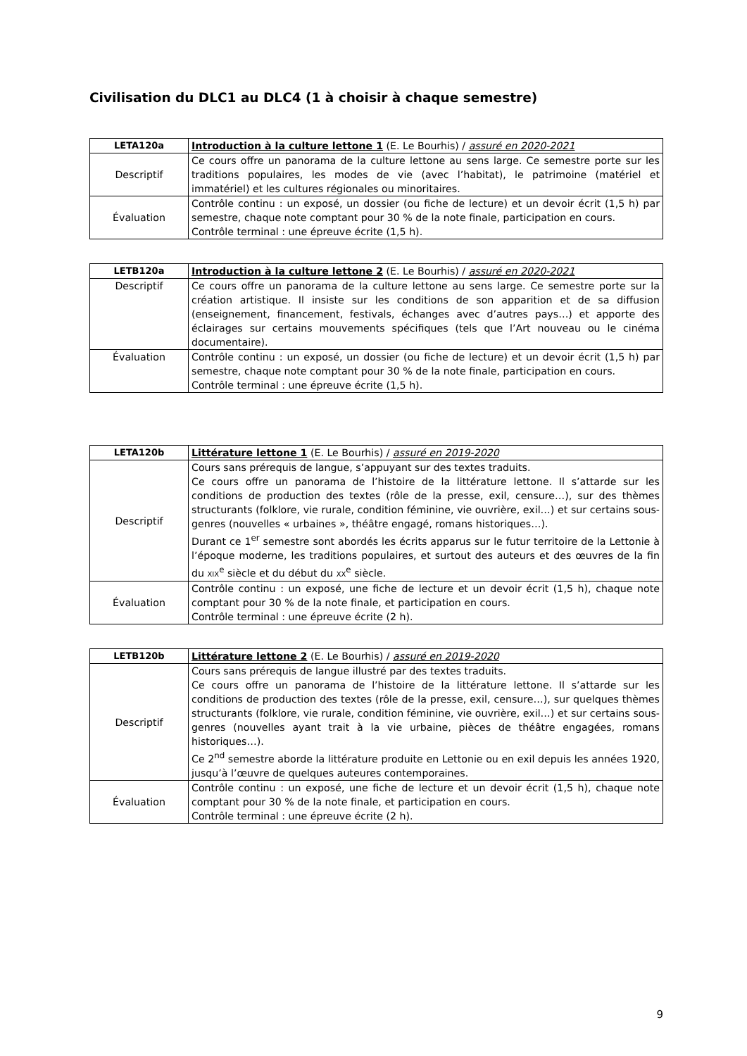Civilisation du DLC1 au DLC4 (1 à choisir à chaque semestre)
| LETA120a | Introduction à la culture lettone 1 (E. Le Bourhis) / assuré en 2020-2021 |
| Descriptif | Ce cours offre un panorama de la culture lettone au sens large. Ce semestre porte sur les traditions populaires, les modes de vie (avec l’habitat), le patrimoine (matériel et immatériel) et les cultures régionales ou minoritaires. |
| Évaluation | Contrôle continu : un exposé, un dossier (ou fiche de lecture) et un devoir écrit (1,5 h) par semestre, chaque note comptant pour 30 % de la note finale, participation en cours. Contrôle terminal : une épreuve écrite (1,5 h). |
| LETB120a | Introduction à la culture lettone 2 (E. Le Bourhis) / assuré en 2020-2021 |
| Descriptif | Ce cours offre un panorama de la culture lettone au sens large. Ce semestre porte sur la création artistique. Il insiste sur les conditions de son apparition et de sa diffusion (enseignement, financement, festivals, échanges avec d’autres pays…) et apporte des éclairages sur certains mouvements spécifiques (tels que l’Art nouveau ou le cinéma documentaire). |
| Évaluation | Contrôle continu : un exposé, un dossier (ou fiche de lecture) et un devoir écrit (1,5 h) par semestre, chaque note comptant pour 30 % de la note finale, participation en cours. Contrôle terminal : une épreuve écrite (1,5 h). |
| LETA120b | Littérature lettone 1 (E. Le Bourhis) / assuré en 2019-2020 |
| Descriptif | Cours sans prérequis de langue, s’appuyant sur des textes traduits. Ce cours offre un panorama de l’histoire de la littérature lettone. Il s’attarde sur les conditions de production des textes (rôle de la presse, exil, censure…), sur des thèmes structurants (folklore, vie rurale, condition féminine, vie ouvrière, exil…) et sur certains sous-genres (nouvelles « urbaines », théâtre engagé, romans historiques…). Durant ce 1<sup>er</sup> semestre sont abordés les écrits apparus sur le futur territoire de la Lettonie à l’époque moderne, les traditions populaires, et surtout des auteurs et des œuvres de la fin du XIX<sup>e</sup> siècle et du début du XX<sup>e</sup> siècle. |
| Évaluation | Contrôle continu : un exposé, une fiche de lecture et un devoir écrit (1,5 h), chaque note comptant pour 30 % de la note finale, et participation en cours. Contrôle terminal : une épreuve écrite (2 h). |
| LETB120b | Littérature lettone 2 (E. Le Bourhis) / assuré en 2019-2020 |
| Descriptif | Cours sans prérequis de langue illustré par des textes traduits. Ce cours offre un panorama de l’histoire de la littérature lettone. Il s’attarde sur les conditions de production des textes (rôle de la presse, exil, censure…), sur quelques thèmes structurants (folklore, vie rurale, condition féminine, vie ouvrière, exil…) et sur certains sous-genres (nouvelles ayant trait à la vie urbaine, pièces de théâtre engagées, romans historiques…). Ce 2<sup>nd</sup> semestre aborde la littérature produite en Lettonie ou en exil depuis les années 1920, jusqu’à l’œuvre de quelques auteures contemporaines. |
| Évaluation | Contrôle continu : un exposé, une fiche de lecture et un devoir écrit (1,5 h), chaque note comptant pour 30 % de la note finale, et participation en cours. Contrôle terminal : une épreuve écrite (2 h). |
9